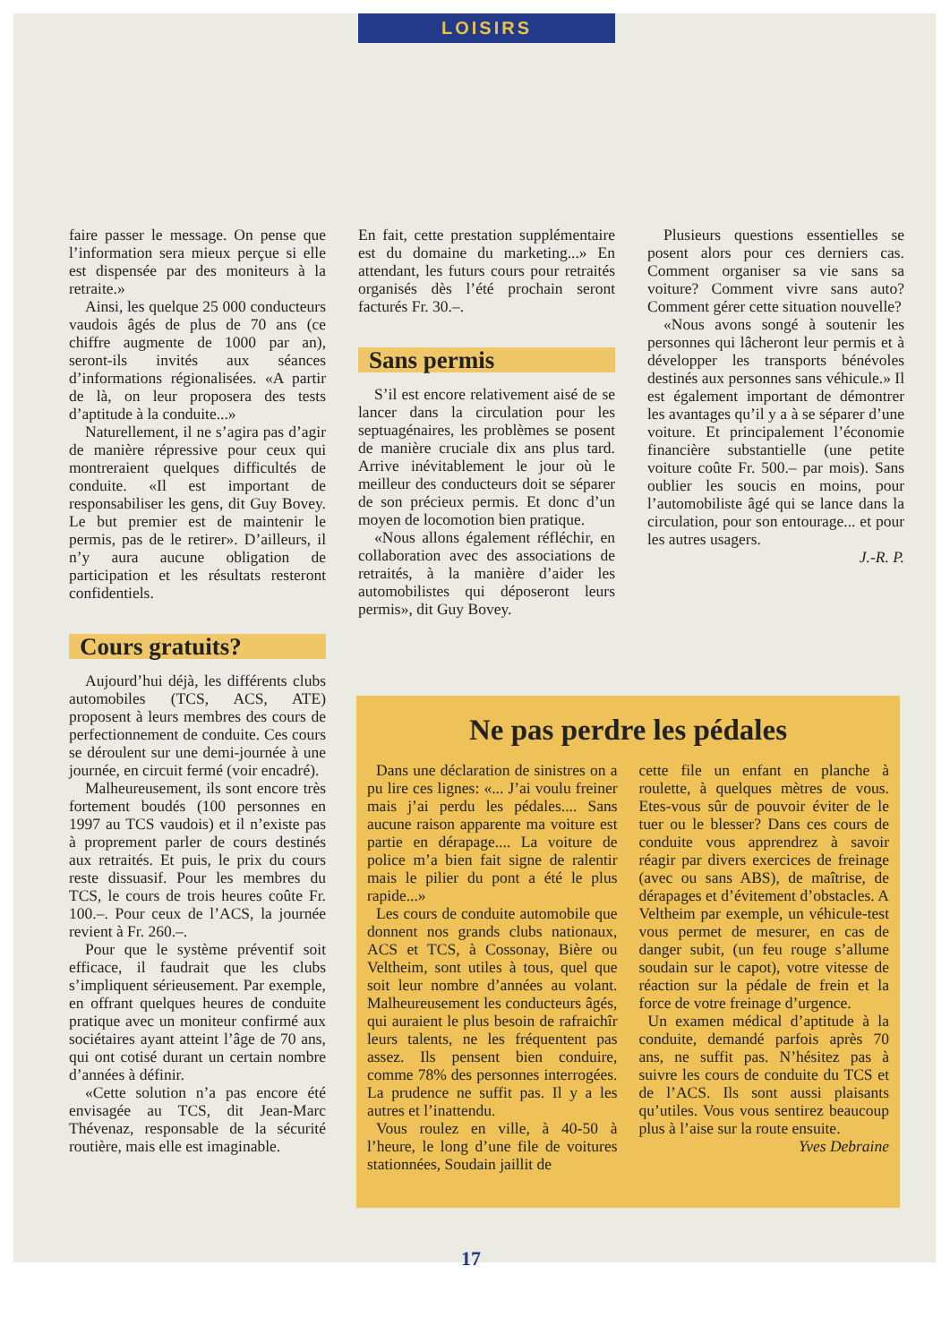LOISIRS
faire passer le message. On pense que l’information sera mieux perçue si elle est dispensée par des moniteurs à la retraite.»
Ainsi, les quelque 25 000 conducteurs vaudois âgés de plus de 70 ans (ce chiffre augmente de 1000 par an), seront-ils invités aux séances d’informations régionalisées. «A partir de là, on leur proposera des tests d’aptitude à la conduite...»
Naturellement, il ne s’agira pas d’agir de manière répressive pour ceux qui montreraient quelques difficultés de conduite. «Il est important de responsabiliser les gens, dit Guy Bovey. Le but premier est de maintenir le permis, pas de le retirer». D’ailleurs, il n’y aura aucune obligation de participation et les résultats resteront confidentiels.
Cours gratuits?
Aujourd’hui déjà, les différents clubs automobiles (TCS, ACS, ATE) proposent à leurs membres des cours de perfectionnement de conduite. Ces cours se déroulent sur une demi-journée à une journée, en circuit fermé (voir encadré).
Malheureusement, ils sont encore très fortement boudés (100 personnes en 1997 au TCS vaudois) et il n’existe pas à proprement parler de cours destinés aux retraités. Et puis, le prix du cours reste dissuasif. Pour les membres du TCS, le cours de trois heures coûte Fr. 100.–. Pour ceux de l’ACS, la journée revient à Fr. 260.–.
Pour que le système préventif soit efficace, il faudrait que les clubs s’impliquent sérieusement. Par exemple, en offrant quelques heures de conduite pratique avec un moniteur confirmé aux sociétaires ayant atteint l’âge de 70 ans, qui ont cotisé durant un certain nombre d’années à définir.
«Cette solution n’a pas encore été envisagée au TCS, dit Jean-Marc Thévenaz, responsable de la sécurité routière, mais elle est imaginable.
En fait, cette prestation supplémentaire est du domaine du marketing...» En attendant, les futurs cours pour retraités organisés dès l’été prochain seront facturés Fr. 30.–.
Sans permis
S’il est encore relativement aisé de se lancer dans la circulation pour les septuagénaires, les problèmes se posent de manière cruciale dix ans plus tard. Arrive inévitablement le jour où le meilleur des conducteurs doit se séparer de son précieux permis. Et donc d’un moyen de locomotion bien pratique.
«Nous allons également réfléchir, en collaboration avec des associations de retraités, à la manière d’aider les automobilistes qui déposeront leurs permis», dit Guy Bovey.
Plusieurs questions essentielles se posent alors pour ces derniers cas. Comment organiser sa vie sans sa voiture? Comment vivre sans auto? Comment gérer cette situation nouvelle?
«Nous avons songé à soutenir les personnes qui lâcheront leur permis et à développer les transports bénévoles destinés aux personnes sans véhicule.» Il est également important de démontrer les avantages qu’il y a à se séparer d’une voiture. Et principalement l’économie financière substantielle (une petite voiture coûte Fr. 500.– par mois). Sans oublier les soucis en moins, pour l’automobiliste âgé qui se lance dans la circulation, pour son entourage... et pour les autres usagers.
J.-R. P.
Ne pas perdre les pédales
Dans une déclaration de sinistres on a pu lire ces lignes: «... J’ai voulu freiner mais j’ai perdu les pédales.... Sans aucune raison apparente ma voiture est partie en dérapage.... La voiture de police m’a bien fait signe de ralentir mais le pilier du pont a été le plus rapide...»
Les cours de conduite automobile que donnent nos grands clubs nationaux, ACS et TCS, à Cossonay, Bière ou Veltheim, sont utiles à tous, quel que soit leur nombre d’années au volant. Malheureusement les conducteurs âgés, qui auraient le plus besoin de rafraichîr leurs talents, ne les fréquentent pas assez. Ils pensent bien conduire, comme 78% des personnes interrogées. La prudence ne suffit pas. Il y a les autres et l’inattendu.
Vous roulez en ville, à 40-50 à l’heure, le long d’une file de voitures stationnées, Soudain jaillit de
cette file un enfant en planche à roulette, à quelques mètres de vous. Etes-vous sûr de pouvoir éviter de le tuer ou le blesser? Dans ces cours de conduite vous apprendrez à savoir réagir par divers exercices de freinage (avec ou sans ABS), de maîtrise, de dérapages et d’évitement d’obstacles. A Veltheim par exemple, un véhicule-test vous permet de mesurer, en cas de danger subit, (un feu rouge s’allume soudain sur le capot), votre vitesse de réaction sur la pédale de frein et la force de votre freinage d’urgence.
Un examen médical d’aptitude à la conduite, demandé parfois après 70 ans, ne suffit pas. N’hésitez pas à suivre les cours de conduite du TCS et de l’ACS. Ils sont aussi plaisants qu’utiles. Vous vous sentirez beaucoup plus à l’aise sur la route ensuite.
Yves Debraine
17